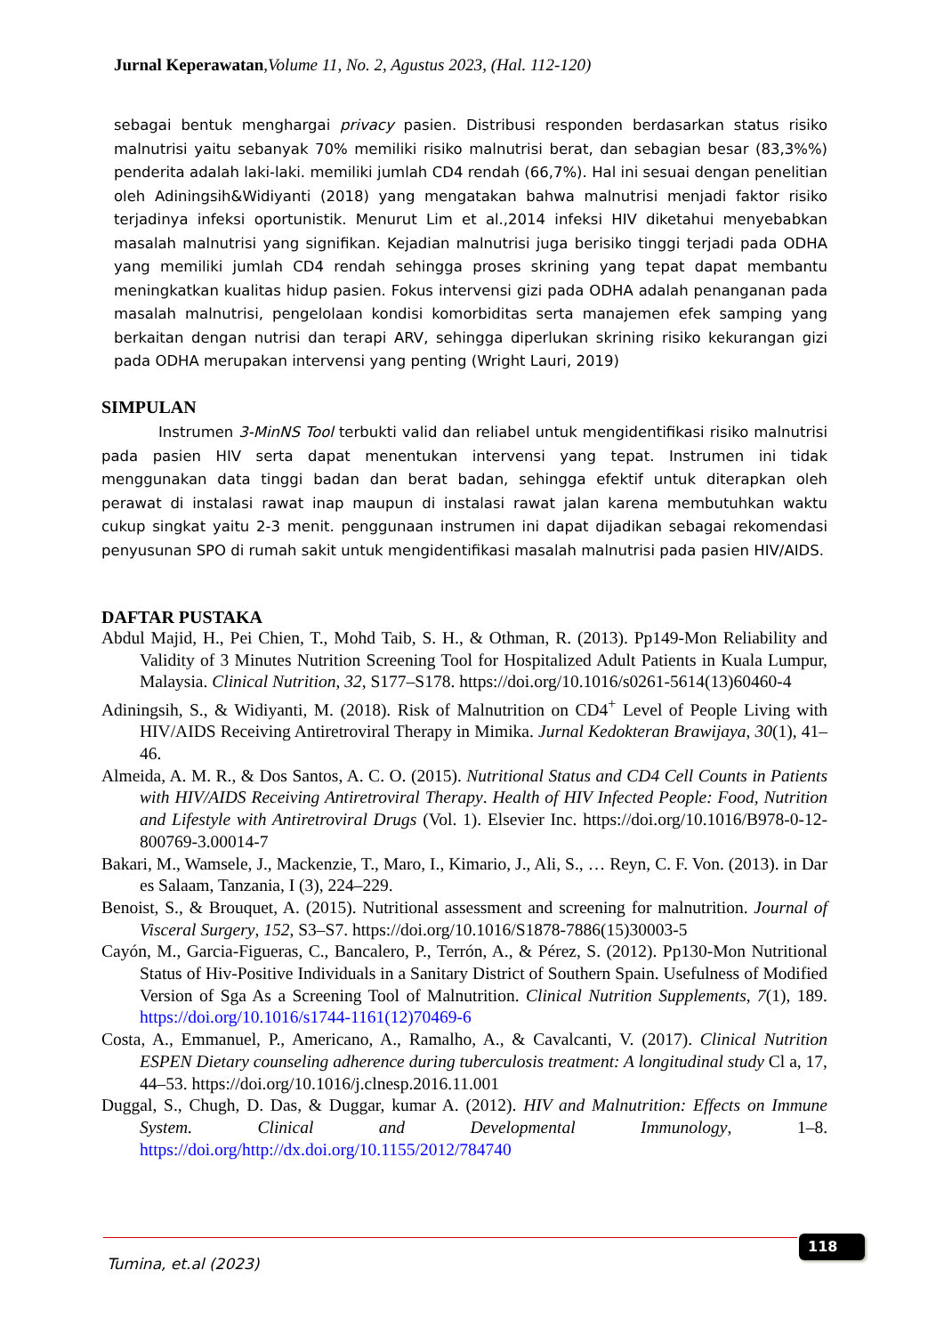Jurnal Keperawatan,Volume 11, No. 2, Agustus 2023, (Hal. 112-120)
sebagai bentuk menghargai privacy pasien. Distribusi responden berdasarkan status risiko malnutrisi yaitu sebanyak 70% memiliki risiko malnutrisi berat, dan sebagian besar (83,3%%) penderita adalah laki-laki. memiliki jumlah CD4 rendah (66,7%). Hal ini sesuai dengan penelitian oleh Adiningsih&Widiyanti (2018) yang mengatakan bahwa malnutrisi menjadi faktor risiko terjadinya infeksi oportunistik. Menurut Lim et al.,2014 infeksi HIV diketahui menyebabkan masalah malnutrisi yang signifikan. Kejadian malnutrisi juga berisiko tinggi terjadi pada ODHA yang memiliki jumlah CD4 rendah sehingga proses skrining yang tepat dapat membantu meningkatkan kualitas hidup pasien. Fokus intervensi gizi pada ODHA adalah penanganan pada masalah malnutrisi, pengelolaan kondisi komorbiditas serta manajemen efek samping yang berkaitan dengan nutrisi dan terapi ARV, sehingga diperlukan skrining risiko kekurangan gizi pada ODHA merupakan intervensi yang penting (Wright Lauri, 2019)
SIMPULAN
Instrumen 3-MinNS Tool terbukti valid dan reliabel untuk mengidentifikasi risiko malnutrisi pada pasien HIV serta dapat menentukan intervensi yang tepat. Instrumen ini tidak menggunakan data tinggi badan dan berat badan, sehingga efektif untuk diterapkan oleh perawat di instalasi rawat inap maupun di instalasi rawat jalan karena membutuhkan waktu cukup singkat yaitu 2-3 menit. penggunaan instrumen ini dapat dijadikan sebagai rekomendasi penyusunan SPO di rumah sakit untuk mengidentifikasi masalah malnutrisi pada pasien HIV/AIDS.
DAFTAR PUSTAKA
Abdul Majid, H., Pei Chien, T., Mohd Taib, S. H., & Othman, R. (2013). Pp149-Mon Reliability and Validity of 3 Minutes Nutrition Screening Tool for Hospitalized Adult Patients in Kuala Lumpur, Malaysia. Clinical Nutrition, 32, S177–S178. https://doi.org/10.1016/s0261-5614(13)60460-4
Adiningsih, S., & Widiyanti, M. (2018). Risk of Malnutrition on CD4<sup>+</sup> Level of People Living with HIV/AIDS Receiving Antiretroviral Therapy in Mimika. Jurnal Kedokteran Brawijaya, 30(1), 41–46.
Almeida, A. M. R., & Dos Santos, A. C. O. (2015). Nutritional Status and CD4 Cell Counts in Patients with HIV/AIDS Receiving Antiretroviral Therapy. Health of HIV Infected People: Food, Nutrition and Lifestyle with Antiretroviral Drugs (Vol. 1). Elsevier Inc. https://doi.org/10.1016/B978-0-12-800769-3.00014-7
Bakari, M., Wamsele, J., Mackenzie, T., Maro, I., Kimario, J., Ali, S., … Reyn, C. F. Von. (2013). in Dar es Salaam, Tanzania, I (3), 224–229.
Benoist, S., & Brouquet, A. (2015). Nutritional assessment and screening for malnutrition. Journal of Visceral Surgery, 152, S3–S7. https://doi.org/10.1016/S1878-7886(15)30003-5
Cayón, M., Garcia-Figueras, C., Bancalero, P., Terrón, A., & Pérez, S. (2012). Pp130-Mon Nutritional Status of Hiv-Positive Individuals in a Sanitary District of Southern Spain. Usefulness of Modified Version of Sga As a Screening Tool of Malnutrition. Clinical Nutrition Supplements, 7(1), 189. https://doi.org/10.1016/s1744-1161(12)70469-6
Costa, A., Emmanuel, P., Americano, A., Ramalho, A., & Cavalcanti, V. (2017). Clinical Nutrition ESPEN Dietary counseling adherence during tuberculosis treatment: A longitudinal study Cl a, 17, 44–53. https://doi.org/10.1016/j.clnesp.2016.11.001
Duggal, S., Chugh, D. Das, & Duggar, kumar A. (2012). HIV and Malnutrition: Effects on Immune System. Clinical and Developmental Immunology, 1–8. https://doi.org/http://dx.doi.org/10.1155/2012/784740
118
Tumina, et.al (2023)